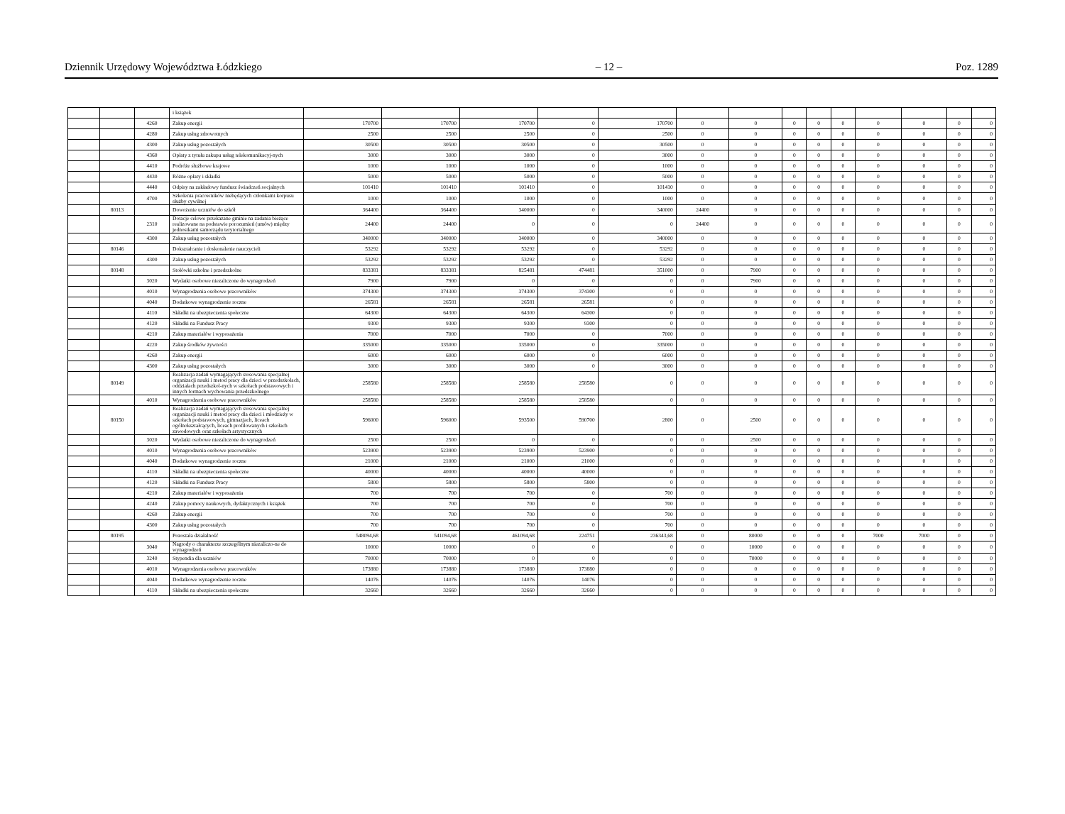Dziennik Urzędowy Województwa Łódzkiego – 12 – Poz. 1289
| | | | i książek | | | | | | | | | | | | | | |
| | | 4260 | Zakup energii | 170700 | 170700 | 170700 | 0 | 170700 | 0 | 0 | 0 | 0 | 0 | 0 | 0 | 0 | 0 |
| | | 4280 | Zakup usług zdrowotnych | 2500 | 2500 | 2500 | 0 | 2500 | 0 | 0 | 0 | 0 | 0 | 0 | 0 | 0 | 0 |
| | | 4300 | Zakup usług pozostałych | 30500 | 30500 | 30500 | 0 | 30500 | 0 | 0 | 0 | 0 | 0 | 0 | 0 | 0 | 0 |
| | | 4360 | Opłaty z tytułu zakupu usług telekomunikacyj-nych | 3000 | 3000 | 3000 | 0 | 3000 | 0 | 0 | 0 | 0 | 0 | 0 | 0 | 0 | 0 |
| | | 4410 | Podróże służbowe krajowe | 1000 | 1000 | 1000 | 0 | 1000 | 0 | 0 | 0 | 0 | 0 | 0 | 0 | 0 | 0 |
| | | 4430 | Różne opłaty i składki | 5000 | 5000 | 5000 | 0 | 5000 | 0 | 0 | 0 | 0 | 0 | 0 | 0 | 0 | 0 |
| | | 4440 | Odpisy na zakładowy fundusz świadczeń socjalnych | 101410 | 101410 | 101410 | 0 | 101410 | 0 | 0 | 0 | 0 | 0 | 0 | 0 | 0 | 0 |
| | | 4700 | Szkolenia pracowników niebędących członkami korpusu służby cywilnej | 1000 | 1000 | 1000 | 0 | 1000 | 0 | 0 | 0 | 0 | 0 | 0 | 0 | 0 | 0 |
| | 80113 | | Dowożenie uczniów do szkół | 364400 | 364400 | 340000 | 0 | 340000 | 24400 | 0 | 0 | 0 | 0 | 0 | 0 | 0 | 0 |
| | | 2310 | Dotacje celowe przekazane gminie na zadania bieżące realizowane na podstawie porozumień (umów) między jednostkami samorządu terytorialnego | 24400 | 24400 | 0 | 0 | 0 | 24400 | 0 | 0 | 0 | 0 | 0 | 0 | 0 | 0 |
| | | 4300 | Zakup usług pozostałych | 340000 | 340000 | 340000 | 0 | 340000 | 0 | 0 | 0 | 0 | 0 | 0 | 0 | 0 | 0 |
| | 80146 | | Dokształcanie i doskonalenie nauczycieli | 53292 | 53292 | 53292 | 0 | 53292 | 0 | 0 | 0 | 0 | 0 | 0 | 0 | 0 | 0 |
| | | 4300 | Zakup usług pozostałych | 53292 | 53292 | 53292 | 0 | 53292 | 0 | 0 | 0 | 0 | 0 | 0 | 0 | 0 | 0 |
| | 80148 | | Stołówki szkolne i przedszkolne | 833381 | 833381 | 825481 | 474481 | 351000 | 0 | 7900 | 0 | 0 | 0 | 0 | 0 | 0 | 0 |
| | | 3020 | Wydatki osobowe niezaliczone do wynagrodzeń | 7900 | 7900 | 0 | 0 | 0 | 0 | 7900 | 0 | 0 | 0 | 0 | 0 | 0 | 0 |
| | | 4010 | Wynagrodzenia osobowe pracowników | 374300 | 374300 | 374300 | 374300 | 0 | 0 | 0 | 0 | 0 | 0 | 0 | 0 | 0 | 0 |
| | | 4040 | Dodatkowe wynagrodzenie roczne | 26581 | 26581 | 26581 | 26581 | 0 | 0 | 0 | 0 | 0 | 0 | 0 | 0 | 0 | 0 |
| | | 4110 | Składki na ubezpieczenia społeczne | 64300 | 64300 | 64300 | 64300 | 0 | 0 | 0 | 0 | 0 | 0 | 0 | 0 | 0 | 0 |
| | | 4120 | Składki na Fundusz Pracy | 9300 | 9300 | 9300 | 9300 | 0 | 0 | 0 | 0 | 0 | 0 | 0 | 0 | 0 | 0 |
| | | 4210 | Zakup materiałów i wyposażenia | 7000 | 7000 | 7000 | 0 | 7000 | 0 | 0 | 0 | 0 | 0 | 0 | 0 | 0 | 0 |
| | | 4220 | Zakup środków żywności | 335000 | 335000 | 335000 | 0 | 335000 | 0 | 0 | 0 | 0 | 0 | 0 | 0 | 0 | 0 |
| | | 4260 | Zakup energii | 6000 | 6000 | 6000 | 0 | 6000 | 0 | 0 | 0 | 0 | 0 | 0 | 0 | 0 | 0 |
| | | 4300 | Zakup usług pozostałych | 3000 | 3000 | 3000 | 0 | 3000 | 0 | 0 | 0 | 0 | 0 | 0 | 0 | 0 | 0 |
| | 80149 | | Realizacja zadań wymagających stosowania specjalnej organizacji nauki i metod pracy dla dzieci w przedszkolach, oddziałach przedszkol-nych w szkołach podstawowych i innych formach wychowania przedszkolnego | 258580 | 258580 | 258580 | 258580 | 0 | 0 | 0 | 0 | 0 | 0 | 0 | 0 | 0 | 0 |
| | | 4010 | Wynagrodzenia osobowe pracowników | 258580 | 258580 | 258580 | 258580 | 0 | 0 | 0 | 0 | 0 | 0 | 0 | 0 | 0 | 0 |
| | 80150 | | Realizacja zadań wymagających stosowania specjalnej organizacji nauki i metod pracy dla dzieci i młodzieży w szkołach podstawowych, gimnazjach, liceach ogólnokształcących, liceach profilowanych i szkołach zawodowych oraz szkołach artystycznych | 596000 | 596000 | 593500 | 590700 | 2800 | 0 | 2500 | 0 | 0 | 0 | 0 | 0 | 0 | 0 |
| | | 3020 | Wydatki osobowe niezaliczone do wynagrodzeń | 2500 | 2500 | 0 | 0 | 0 | 0 | 2500 | 0 | 0 | 0 | 0 | 0 | 0 | 0 |
| | | 4010 | Wynagrodzenia osobowe pracowników | 523900 | 523900 | 523900 | 523900 | 0 | 0 | 0 | 0 | 0 | 0 | 0 | 0 | 0 | 0 |
| | | 4040 | Dodatkowe wynagrodzenie roczne | 21000 | 21000 | 21000 | 21000 | 0 | 0 | 0 | 0 | 0 | 0 | 0 | 0 | 0 | 0 |
| | | 4110 | Składki na ubezpieczenia społeczne | 40000 | 40000 | 40000 | 40000 | 0 | 0 | 0 | 0 | 0 | 0 | 0 | 0 | 0 | 0 |
| | | 4120 | Składki na Fundusz Pracy | 5800 | 5800 | 5800 | 5800 | 0 | 0 | 0 | 0 | 0 | 0 | 0 | 0 | 0 | 0 |
| | | 4210 | Zakup materiałów i wyposażenia | 700 | 700 | 700 | 0 | 700 | 0 | 0 | 0 | 0 | 0 | 0 | 0 | 0 | 0 |
| | | 4240 | Zakup pomocy naukowych, dydaktycznych i książek | 700 | 700 | 700 | 0 | 700 | 0 | 0 | 0 | 0 | 0 | 0 | 0 | 0 | 0 |
| | | 4260 | Zakup energii | 700 | 700 | 700 | 0 | 700 | 0 | 0 | 0 | 0 | 0 | 0 | 0 | 0 | 0 |
| | | 4300 | Zakup usług pozostałych | 700 | 700 | 700 | 0 | 700 | 0 | 0 | 0 | 0 | 0 | 0 | 0 | 0 | 0 |
| | 80195 | | Pozostała działalność | 548094,68 | 541094,68 | 461094,68 | 224751 | 236343,68 | 0 | 80000 | 0 | 0 | 0 | 7000 | 7000 | 0 | 0 |
| | | 3040 | Nagrody o charakterze szczególnym niezaliczo-ne do wynagrodzeń | 10000 | 10000 | 0 | 0 | 0 | 0 | 10000 | 0 | 0 | 0 | 0 | 0 | 0 | 0 |
| | | 3240 | Stypendia dla uczniów | 70000 | 70000 | 0 | 0 | 0 | 0 | 70000 | 0 | 0 | 0 | 0 | 0 | 0 | 0 |
| | | 4010 | Wynagrodzenia osobowe pracowników | 173880 | 173880 | 173880 | 173880 | 0 | 0 | 0 | 0 | 0 | 0 | 0 | 0 | 0 | 0 |
| | | 4040 | Dodatkowe wynagrodzenie roczne | 14076 | 14076 | 14076 | 14076 | 0 | 0 | 0 | 0 | 0 | 0 | 0 | 0 | 0 | 0 |
| | | 4110 | Składki na ubezpieczenia społeczne | 32660 | 32660 | 32660 | 32660 | 0 | 0 | 0 | 0 | 0 | 0 | 0 | 0 | 0 | 0 |